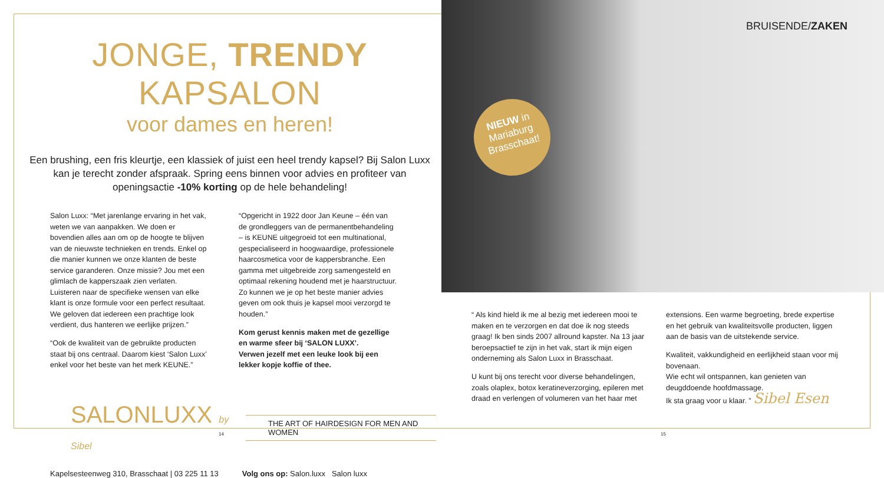JONGE, TRENDY KAPSALON
voor dames en heren!
Een brushing, een fris kleurtje, een klassiek of juist een heel trendy kapsel? Bij Salon Luxx kan je terecht zonder afspraak. Spring eens binnen voor advies en profiteer van openingsactie -10% korting op de hele behandeling!
Salon Luxx: “Met jarenlange ervaring in het vak, weten we van aanpakken. We doen er bovendien alles aan om op de hoogte te blijven van de nieuwste technieken en trends. Enkel op die manier kunnen we onze klanten de beste service garanderen. Onze missie? Jou met een glimlach de kapperszaak zien verlaten. Luisteren naar de specifieke wensen van elke klant is onze formule voor een perfect resultaat. We geloven dat iedereen een prachtige look verdient, dus hanteren we eerlijke prijzen.”
“Ook de kwaliteit van de gebruikte producten staat bij ons centraal. Daarom kiest ‘Salon Luxx’ enkel voor het beste van het merk KEUNE.”
“Opgericht in 1922 door Jan Keune – één van de grondleggers van de permanentbehandeling – is KEUNE uitgegroeid tot een multinational, gespecialiseerd in hoogwaardige, professionele haarcosmetica voor de kappersbranche. Een gamma met uitgebreide zorg samengesteld en optimaal rekening houdend met je haarstructuur. Zo kunnen we je op het beste manier advies geven om ook thuis je kapsel mooi verzorgd te houden.”
Kom gerust kennis maken met de gezellige en warme sfeer bij ‘SALON LUXX’.
Verwen jezelf met een leuke look bij een lekker kopje koffie of thee.
SALONLUXX by Sibel
THE ART OF HAIRDESIGN FOR MEN AND WOMEN
Kapelsesteenweg 310, Brasschaat | 03 225 11 13 Volg ons op: Salon.luxx Salon luxx
NIEUW in
Mariaburg
Brasschaat!
BRUISENDE/ZAKEN
“ Als kind hield ik me al bezig met iedereen mooi te maken en te verzorgen en dat doe ik nog steeds graag! Ik ben sinds 2007 allround kapster. Na 13 jaar beroepsactief te zijn in het vak, start ik mijn eigen onderneming als Salon Luxx in Brasschaat.
U kunt bij ons terecht voor diverse behandelingen, zoals olaplex, botox keratineverzorging, epileren met draad en verlengen of volumeren van het haar met
extensions. Een warme begroeting, brede expertise en het gebruik van kwaliteitsvolle producten, liggen aan de basis van de uitstekende service.
Kwaliteit, vakkundigheid en eerlijkheid staan voor mij bovenaan.
Wie echt wil ontspannen, kan genieten van deugddoende hoofdmassage.
Ik sta graag voor u klaar. ” Sibel Esen
14 15